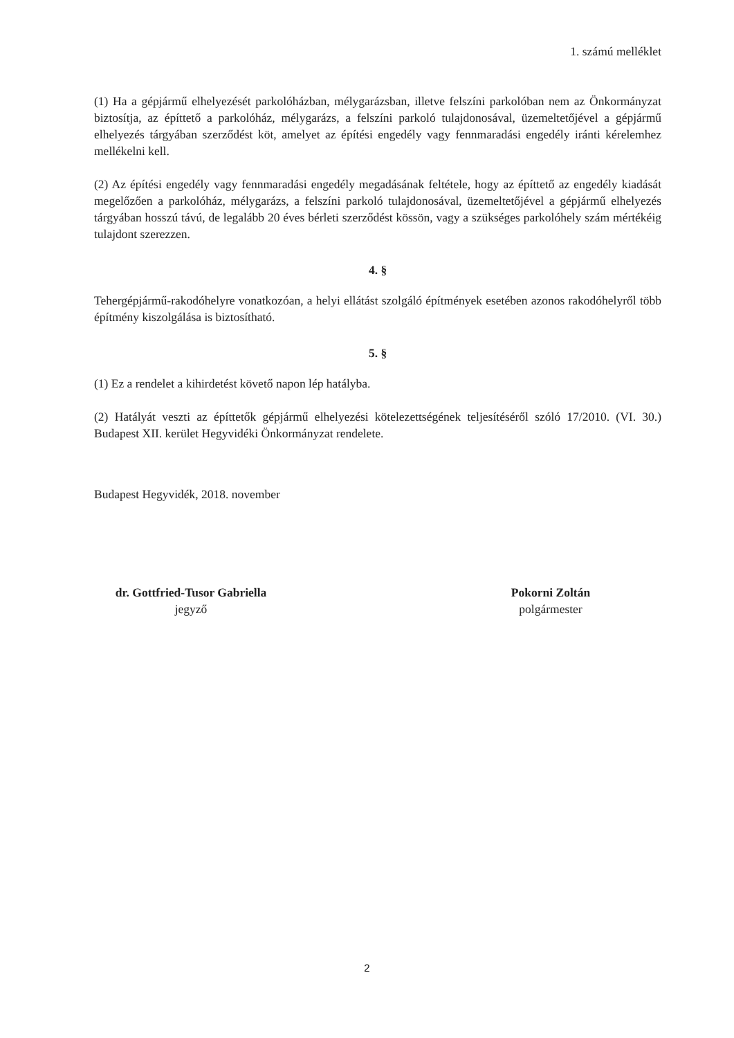1. számú melléklet
(1) Ha a gépjármű elhelyezését parkolóházban, mélygarázsban, illetve felszíni parkolóban nem az Önkormányzat biztosítja, az építtető a parkolóház, mélygarázs, a felszíni parkoló tulajdonosával, üzemeltetőjével a gépjármű elhelyezés tárgyában szerződést köt, amelyet az építési engedély vagy fennmaradási engedély iránti kérelemhez mellékelni kell.
(2) Az építési engedély vagy fennmaradási engedély megadásának feltétele, hogy az építtető az engedély kiadását megelőzően a parkolóház, mélygarázs, a felszíni parkoló tulajdonosával, üzemeltetőjével a gépjármű elhelyezés tárgyában hosszú távú, de legalább 20 éves bérleti szerződést kössön, vagy a szükséges parkolóhely szám mértékéig tulajdont szerezzen.
4. §
Tehergépjármű-rakodóhelyre vonatkozóan, a helyi ellátást szolgáló építmények esetében azonos rakodóhelyről több építmény kiszolgálása is biztosítható.
5. §
(1) Ez a rendelet a kihirdetést követő napon lép hatályba.
(2) Hatályát veszti az építtetők gépjármű elhelyezési kötelezettségének teljesítéséről szóló 17/2010. (VI. 30.) Budapest XII. kerület Hegyvidéki Önkormányzat rendelete.
Budapest Hegyvidék, 2018. november
dr. Gottfried-Tusor Gabriella
jegyző
Pokorni Zoltán
polgármester
2